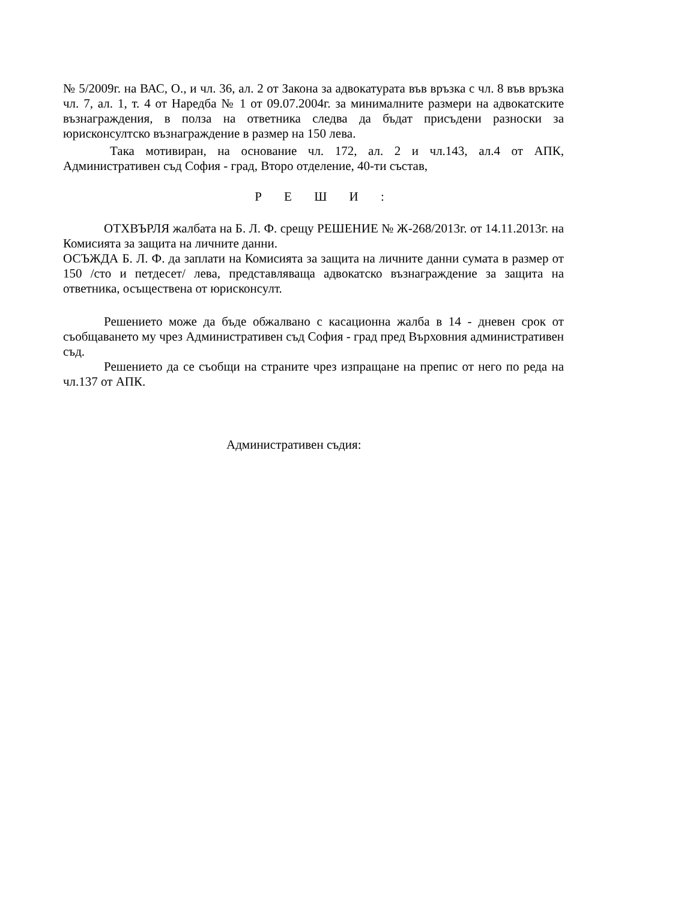№ 5/2009г. на ВАС, О., и чл. 36, ал. 2 от Закона за адвокатурата във връзка с чл. 8 във връзка чл. 7, ал. 1, т. 4 от Наредба № 1 от 09.07.2004г. за минималните размери на адвокатските възнаграждения, в полза на ответника следва да бъдат присъдени разноски за юрисконсултско възнаграждение в размер на 150 лева.
Така мотивиран, на основание чл. 172, ал. 2 и чл.143, ал.4 от АПК, Административен съд София - град, Второ отделение, 40-ти състав,
Р Е Ш И :
ОТХВЪРЛЯ жалбата на Б. Л. Ф. срещу РЕШЕНИЕ № Ж-268/2013г. от 14.11.2013г. на Комисията за защита на личните данни.
ОСЪЖДА Б. Л. Ф. да заплати на Комисията за защита на личните данни сумата в размер от 150 /сто и петдесет/ лева, представляваща адвокатско възнаграждение за защита на ответника, осъществена от юрисконсулт.
Решението може да бъде обжалвано с касационна жалба в 14 - дневен срок от съобщаването му чрез Административен съд София - град пред Върховния административен съд.
Решението да се съобщи на страните чрез изпращане на препис от него по реда на чл.137 от АПК.
Административен съдия: